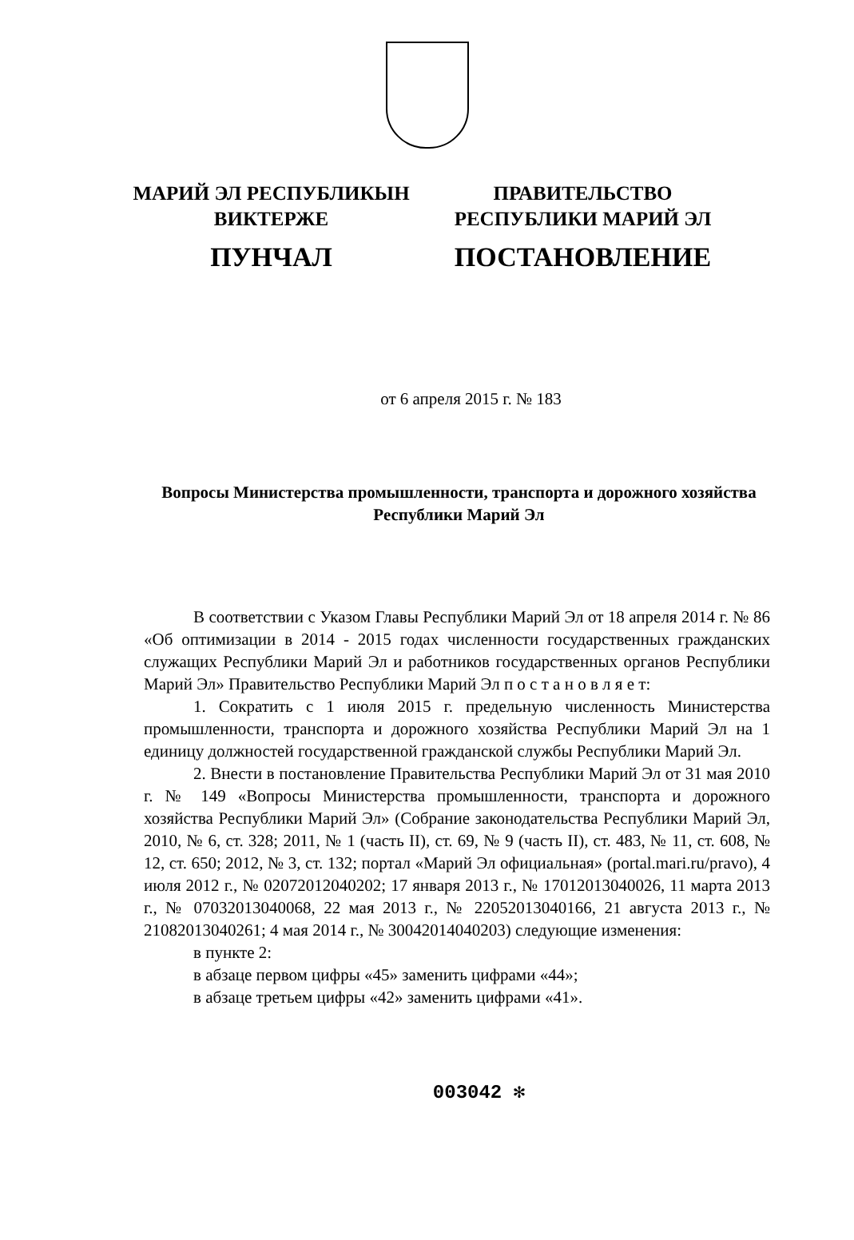МАРИЙ ЭЛ РЕСПУБЛИКЫН
ВИКТЕРЖЕ
ПУНЧАЛ
ПРАВИТЕЛЬСТВО
РЕСПУБЛИКИ МАРИЙ ЭЛ
ПОСТАНОВЛЕНИЕ
от 6 апреля 2015 г. № 183
Вопросы Министерства промышленности, транспорта и дорожного хозяйства Республики Марий Эл
В соответствии с Указом Главы Республики Марий Эл от 18 апреля 2014 г. № 86 «Об оптимизации в 2014 - 2015 годах численности государственных гражданских служащих Республики Марий Эл и работников государственных органов Республики Марий Эл» Правительство Республики Марий Эл п о с т а н о в л я е т:
1. Сократить с 1 июля 2015 г. предельную численность Министерства промышленности, транспорта и дорожного хозяйства Республики Марий Эл на 1 единицу должностей государственной гражданской службы Республики Марий Эл.
2. Внести в постановление Правительства Республики Марий Эл от 31 мая 2010 г. № 149 «Вопросы Министерства промышленности, транспорта и дорожного хозяйства Республики Марий Эл» (Собрание законодательства Республики Марий Эл, 2010, № 6, ст. 328; 2011, № 1 (часть II), ст. 69, № 9 (часть II), ст. 483, № 11, ст. 608, № 12, ст. 650; 2012, № 3, ст. 132; портал «Марий Эл официальная» (portal.mari.ru/pravo), 4 июля 2012 г., № 02072012040202; 17 января 2013 г., № 17012013040026, 11 марта 2013 г., № 07032013040068, 22 мая 2013 г., № 22052013040166, 21 августа 2013 г., № 21082013040261; 4 мая 2014 г., № 30042014040203) следующие изменения:
в пункте 2:
в абзаце первом цифры «45» заменить цифрами «44»;
в абзаце третьем цифры «42» заменить цифрами «41».
003042 ✻